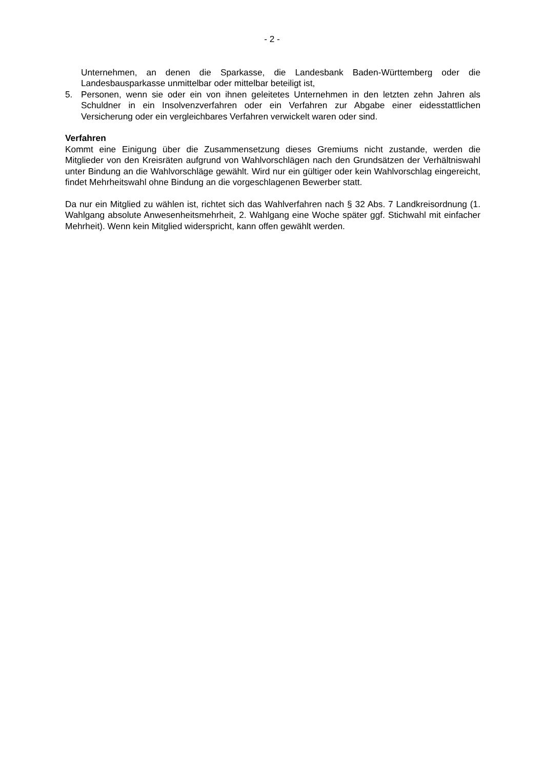- 2 -
Unternehmen, an denen die Sparkasse, die Landesbank Baden-Württemberg oder die Landesbausparkasse unmittelbar oder mittelbar beteiligt ist,
5. Personen, wenn sie oder ein von ihnen geleitetes Unternehmen in den letzten zehn Jahren als Schuldner in ein Insolvenzverfahren oder ein Verfahren zur Abgabe einer eidesstattlichen Versicherung oder ein vergleichbares Verfahren verwickelt waren oder sind.
Verfahren
Kommt eine Einigung über die Zusammensetzung dieses Gremiums nicht zustande, werden die Mitglieder von den Kreisräten aufgrund von Wahlvorschlägen nach den Grundsätzen der Verhältniswahl unter Bindung an die Wahlvorschläge gewählt. Wird nur ein gültiger oder kein Wahlvorschlag eingereicht, findet Mehrheitswahl ohne Bindung an die vorgeschlagenen Bewerber statt.
Da nur ein Mitglied zu wählen ist, richtet sich das Wahlverfahren nach § 32 Abs. 7 Landkreisordnung (1. Wahlgang absolute Anwesenheitsmehrheit, 2. Wahlgang eine Woche später ggf. Stichwahl mit einfacher Mehrheit). Wenn kein Mitglied widerspricht, kann offen gewählt werden.